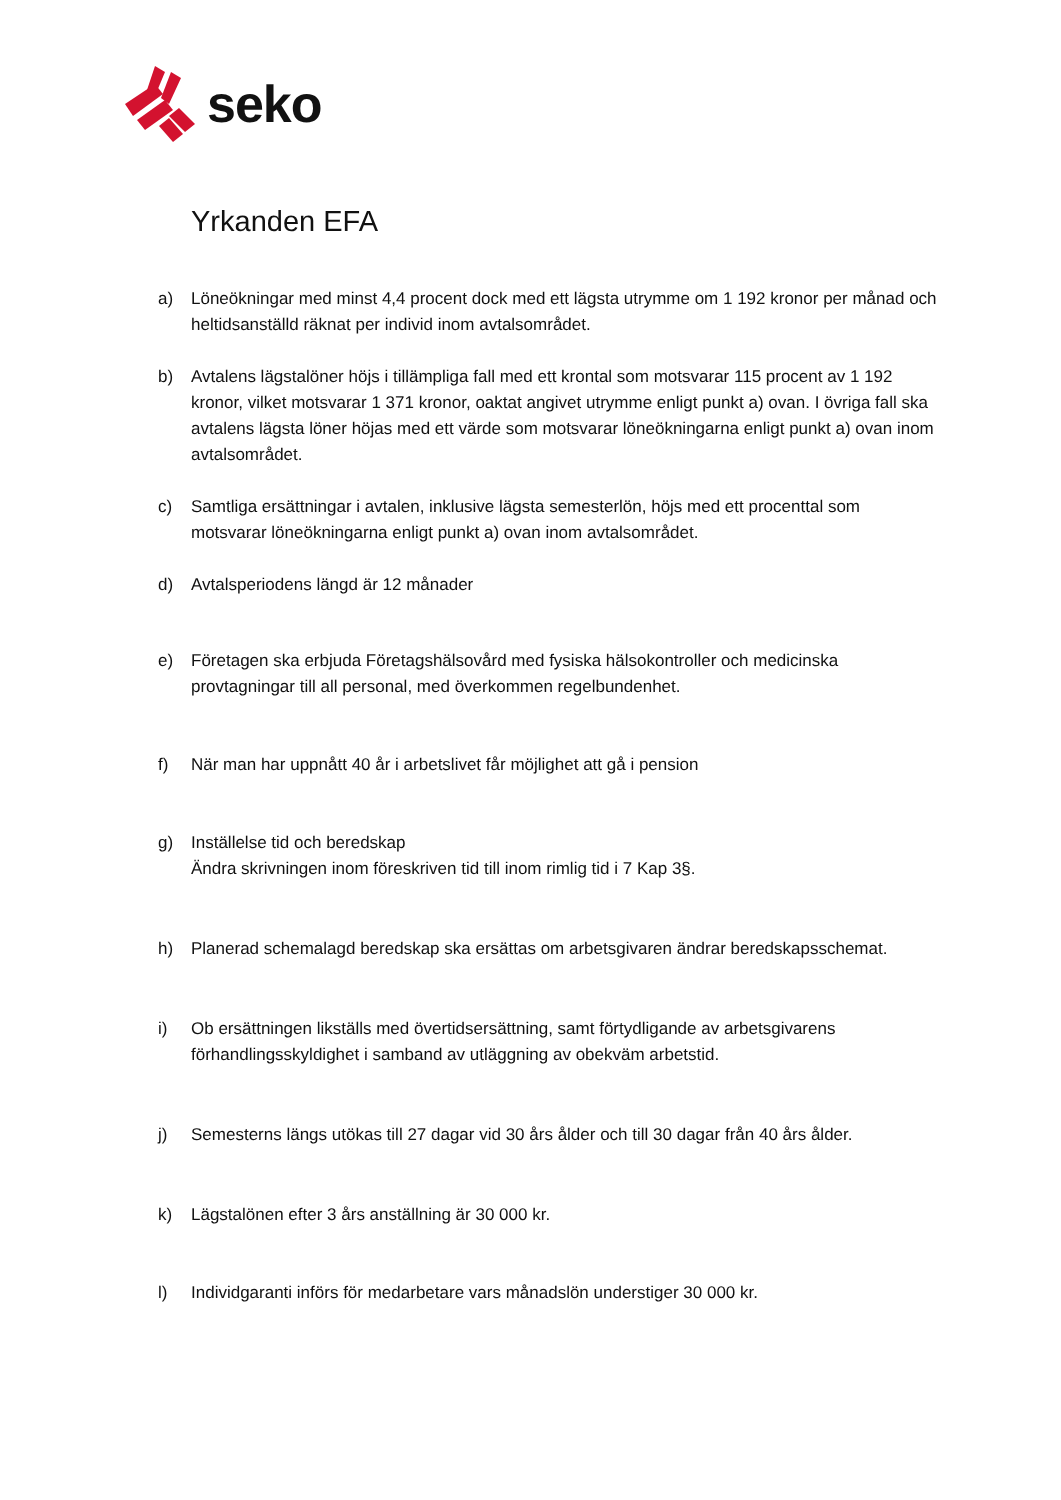seko
Yrkanden EFA
a) Löneökningar med minst 4,4 procent dock med ett lägsta utrymme om 1 192 kronor per månad och heltidsanställd räknat per individ inom avtalsområdet.
b) Avtalens lägstalöner höjs i tillämpliga fall med ett krontal som motsvarar 115 procent av 1 192 kronor, vilket motsvarar 1 371 kronor, oaktat angivet utrymme enligt punkt a) ovan. I övriga fall ska avtalens lägsta löner höjas med ett värde som motsvarar löneökningarna enligt punkt a) ovan inom avtalsområdet.
c) Samtliga ersättningar i avtalen, inklusive lägsta semesterlön, höjs med ett procenttal som motsvarar löneökningarna enligt punkt a) ovan inom avtalsområdet.
d) Avtalsperiodens längd är 12 månader
e) Företagen ska erbjuda Företagshälsovård med fysiska hälsokontroller och medicinska provtagningar till all personal, med överkommen regelbundenhet.
f) När man har uppnått 40 år i arbetslivet får möjlighet att gå i pension
g) Inställelse tid och beredskap
Ändra skrivningen inom föreskriven tid till inom rimlig tid i 7 Kap 3§.
h) Planerad schemalagd beredskap ska ersättas om arbetsgivaren ändrar beredskapsschemat.
i) Ob ersättningen likställs med övertidsersättning, samt förtydligande av arbetsgivarens förhandlingsskyldighet i samband av utläggning av obekväm arbetstid.
j) Semesterns längs utökas till 27 dagar vid 30 års ålder och till 30 dagar från 40 års ålder.
k) Lägstalönen efter 3 års anställning är 30 000 kr.
l) Individgaranti införs för medarbetare vars månadslön understiger 30 000 kr.